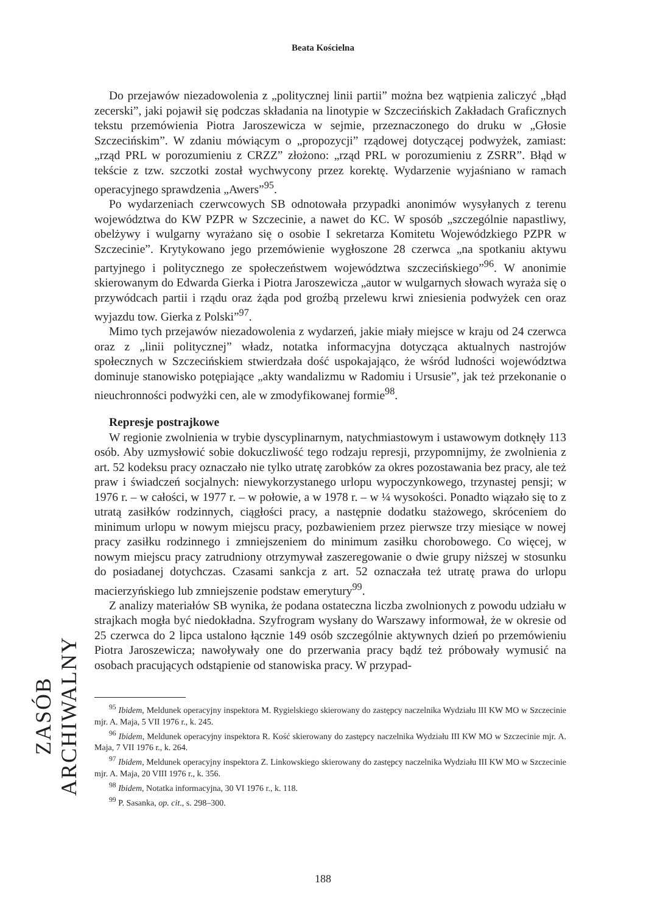Beata Kościelna
Do przejawów niezadowolenia z „politycznej linii partii” można bez wątpienia zaliczyć „błąd zecerski”, jaki pojawił się podczas składania na linotypie w Szczecińskich Zakładach Graficznych tekstu przemówienia Piotra Jaroszewicza w sejmie, przeznaczonego do druku w „Głosie Szczecińskim”. W zdaniu mówiącym o „propozycji” rządowej dotyczącej podwyżek, zamiast: „rząd PRL w porozumieniu z CRZZ” złożono: „rząd PRL w porozumieniu z ZSRR”. Błąd w tekście z tzw. szczotki został wychwycony przez korektę. Wydarzenie wyjaśniano w ramach operacyjnego sprawdzenia „Awers”<sup>95</sup>.
Po wydarzeniach czerwcowych SB odnotowała przypadki anonimów wysyłanych z terenu województwa do KW PZPR w Szczecinie, a nawet do KC. W sposób „szczególnie napastliwy, obelżywy i wulgarny wyrażano się o osobie I sekretarza Komitetu Wojewódzkiego PZPR w Szczecinie”. Krytykowano jego przemówienie wygłoszone 28 czerwca „na spotkaniu aktywu partyjnego i politycznego ze społeczeństwem województwa szczecińskiego”<sup>96</sup>. W anonimie skierowanym do Edwarda Gierka i Piotra Jaroszewicza „autor w wulgarnych słowach wyraża się o przywódcach partii i rządu oraz żąda pod groźbą przelewu krwi zniesienia podwyżek cen oraz wyjazdu tow. Gierka z Polski”<sup>97</sup>.
Mimo tych przejawów niezadowolenia z wydarzeń, jakie miały miejsce w kraju od 24 czerwca oraz z „linii politycznej” władz, notatka informacyjna dotycząca aktualnych nastrojów społecznych w Szczecińskiem stwierdzała dość uspokajająco, że wśród ludności województwa dominuje stanowisko potępiające „akty wandalizmu w Radomiu i Ursusie”, jak też przekonanie o nieuchronności podwyżki cen, ale w zmodyfikowanej formie<sup>98</sup>.
Represje postrajkowe
W regionie zwolnienia w trybie dyscyplinarnym, natychmiastowym i ustawowym dotknęły 113 osób. Aby uzmysłowić sobie dokuczliwość tego rodzaju represji, przypomnijmy, że zwolnienia z art. 52 kodeksu pracy oznaczało nie tylko utratę zarobków za okres pozostawania bez pracy, ale też praw i świadczeń socjalnych: niewykorzystanego urlopu wypoczynkowego, trzynastej pensji; w 1976 r. – w całości, w 1977 r. – w połowie, a w 1978 r. – w ¼ wysokości. Ponadto wiązało się to z utratą zasiłków rodzinnych, ciągłości pracy, a następnie dodatku stażowego, skróceniem do minimum urlopu w nowym miejscu pracy, pozbawieniem przez pierwsze trzy miesiące w nowej pracy zasiłku rodzinnego i zmniejszeniem do minimum zasiłku chorobowego. Co więcej, w nowym miejscu pracy zatrudniony otrzymywał zaszeregowanie o dwie grupy niższej w stosunku do posiadanej dotychczas. Czasami sankcja z art. 52 oznaczała też utratę prawa do urlopu macierzyńskiego lub zmniejszenie podstaw emerytury<sup>99</sup>.
Z analizy materiałów SB wynika, że podana ostateczna liczba zwolnionych z powodu udziału w strajkach mogła być niedokładna. Szyfrogram wysłany do Warszawy informował, że w okresie od 25 czerwca do 2 lipca ustalono łącznie 149 osób szczególnie aktywnych dzień po przemówieniu Piotra Jaroszewicza; nawoływały one do przerwania pracy bądź też próbowały wymusić na osobach pracujących odstąpienie od stanowiska pracy. W przypad-
<sup>95</sup> Ibidem, Meldunek operacyjny inspektora M. Rygielskiego skierowany do zastępcy naczelnika Wydziału III KW MO w Szczecinie mjr. A. Maja, 5 VII 1976 r., k. 245.
<sup>96</sup> Ibidem, Meldunek operacyjny inspektora R. Kość skierowany do zastępcy naczelnika Wydziału III KW MO w Szczecinie mjr. A. Maja, 7 VII 1976 r., k. 264.
<sup>97</sup> Ibidem, Meldunek operacyjny inspektora Z. Linkowskiego skierowany do zastępcy naczelnika Wydziału III KW MO w Szczecinie mjr. A. Maja, 20 VIII 1976 r., k. 356.
<sup>98</sup> Ibidem, Notatka informacyjna, 30 VI 1976 r., k. 118.
<sup>99</sup> P. Sasanka, op. cit., s. 298–300.
ZASÓB ARCHIWALNY
188